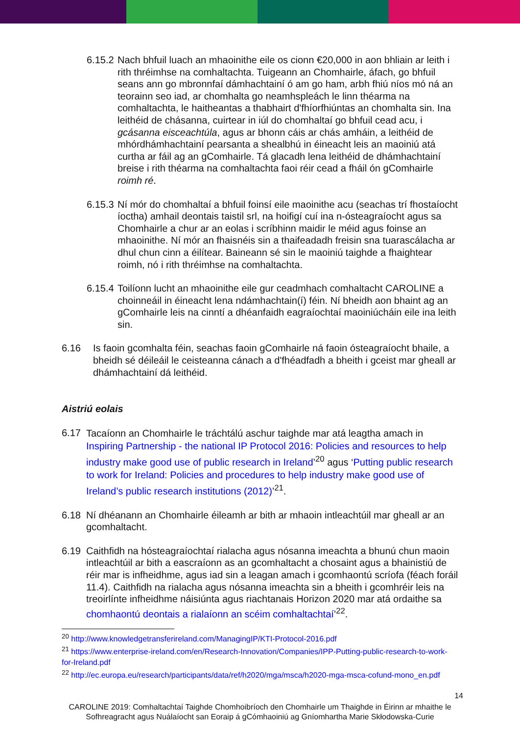6.15.2
Nach bhfuil luach an mhaoinithe eile os cionn €20,000 in aon bhliain ar leith i rith thréimhse na comhaltachta. Tuigeann an Chomhairle, áfach, go bhfuil seans ann go mbronnfaí dámhachtainí ó am go ham, arbh fhiú níos mó ná an teorainn seo iad, ar chomhalta go neamhspleách le linn théarma na comhaltachta, le haitheantas a thabhairt d'fhíorfhiúntas an chomhalta sin. Ina leithéid de chásanna, cuirtear in iúl do chomhaltaí go bhfuil cead acu, i gcásanna eisceachtúla, agus ar bhonn cáis ar chás amháin, a leithéid de mhórdhámhachtainí pearsanta a shealbhú in éineacht leis an maoiniú atá curtha ar fáil ag an gComhairle. Tá glacadh lena leithéid de dhámhachtainí breise i rith théarma na comhaltachta faoi réir cead a fháil ón gComhairle roimh ré.
6.15.3
Ní mór do chomhaltaí a bhfuil foinsí eile maoinithe acu (seachas trí fhostaíocht íoctha) amhail deontais taistil srl, na hoifigí cuí ina n-ósteagraíocht agus sa Chomhairle a chur ar an eolas i scríbhinn maidir le méid agus foinse an mhaoinithe. Ní mór an fhaisnéis sin a thaifeadadh freisin sna tuarascálacha ar dhul chun cinn a éilítear. Baineann sé sin le maoiniú taighde a fhaightear roimh, nó i rith thréimhse na comhaltachta.
6.15.4
Toilíonn lucht an mhaoinithe eile gur ceadmhach comhaltacht CAROLINE a choinneáil in éineacht lena ndámhachtain(í) féin. Ní bheidh aon bhaint ag an gComhairle leis na cinntí a dhéanfaidh eagraíochtaí maoiniúcháin eile ina leith sin.
6.16 Is faoin gcomhalta féin, seachas faoin gComhairle ná faoin ósteagraíocht bhaile, a bheidh sé déileáil le ceisteanna cánach a d'fhéadfadh a bheith i gceist mar gheall ar dhámhachtainí dá leithéid.
Aistriú eolais
6.17
Tacaíonn an Chomhairle le tráchtálú aschur taighde mar atá leagtha amach in Inspiring Partnership - the national IP Protocol 2016: Policies and resources to help industry make good use of public research in Ireland’<sup>20</sup> agus ‘Putting public research to work for Ireland: Policies and procedures to help industry make good use of Ireland’s public research institutions (2012)’<sup>21</sup>.
6.18 Ní dhéanann an Chomhairle éileamh ar bith ar mhaoin intleachtúil mar gheall ar an gcomhaltacht.
6.19 Caithfidh na hósteagraíochtaí rialacha agus nósanna imeachta a bhunú chun maoin intleachtúil ar bith a eascraíonn as an gcomhaltacht a chosaint agus a bhainistiú de réir mar is infheidhme, agus iad sin a leagan amach i gcomhaontú scríofa (féach foráil 11.4). Caithfidh na rialacha agus nósanna imeachta sin a bheith i gcomhréir leis na treoirlínte infheidhme náisiúnta agus riachtanais Horizon 2020 mar atá ordaithe sa chomhaontú deontais a rialaíonn an scéim comhaltachtaí’<sup>22</sup>.
<sup>20</sup> http://www.knowledgetransferireland.com/ManagingIP/KTI-Protocol-2016.pdf
<sup>21</sup> https://www.enterprise-ireland.com/en/Research-Innovation/Companies/IPP-Putting-public-research-to-work-for-Ireland.pdf
<sup>22</sup> http://ec.europa.eu/research/participants/data/ref/h2020/mga/msca/h2020-mga-msca-cofund-mono_en.pdf
14
CAROLINE 2019: Comhaltachtaí Taighde Chomhoibríoch den Chomhairle um Thaighde in Éirinn ar mhaithe le Sofhreagracht agus Nuálaíocht san Eoraip á gCómhaoiniú ag Gníomhartha Marie Skłodowska-Curie